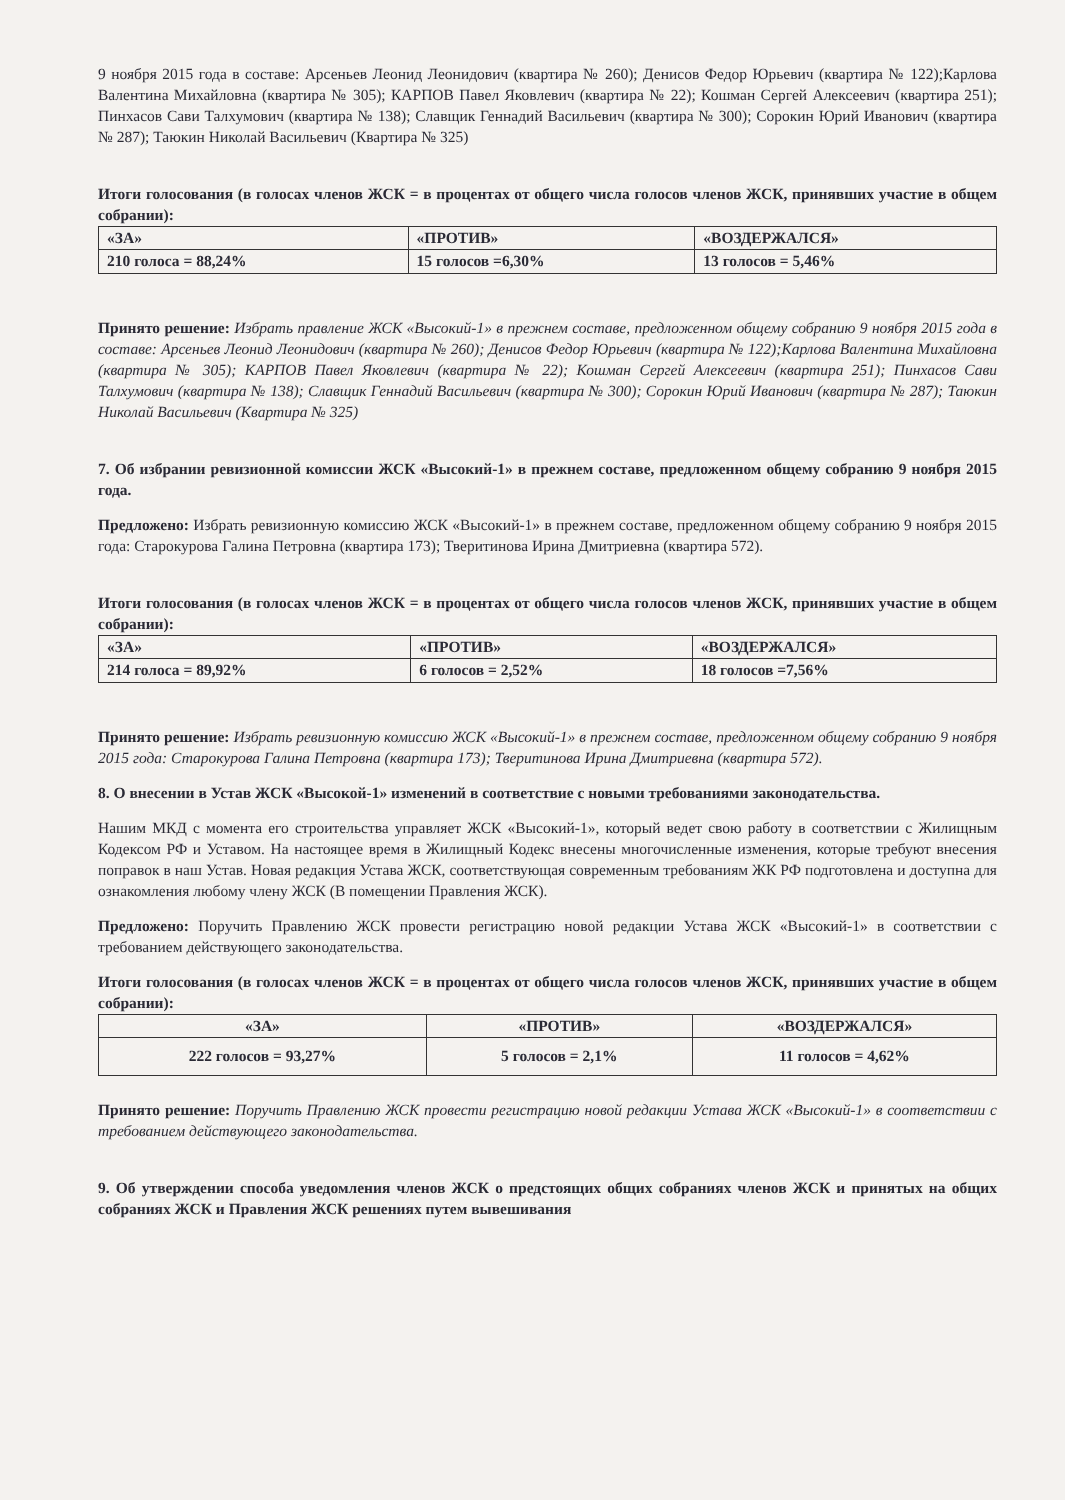9 ноября 2015 года в составе: Арсеньев Леонид Леонидович (квартира № 260); Денисов Федор Юрьевич (квартира № 122);Карлова Валентина Михайловна (квартира № 305); КАРПОВ Павел Яковлевич (квартира № 22); Кошман Сергей Алексеевич (квартира 251); Пинхасов Сави Талхумович (квартира № 138); Славщик Геннадий Васильевич (квартира № 300); Сорокин Юрий Иванович (квартира № 287); Таюкин Николай Васильевич (Квартира № 325)
Итоги голосования (в голосах членов ЖСК = в процентах от общего числа голосов членов ЖСК, принявших участие в общем собрании):
| «ЗА» | «ПРОТИВ» | «ВОЗДЕРЖАЛСЯ» |
| 210 голоса = 88,24% | 15 голосов =6,30% | 13 голосов = 5,46% |
Принято решение: Избрать правление ЖСК «Высокий-1» в прежнем составе, предложенном общему собранию 9 ноября 2015 года в составе: Арсеньев Леонид Леонидович (квартира № 260); Денисов Федор Юрьевич (квартира № 122);Карлова Валентина Михайловна (квартира № 305); КАРПОВ Павел Яковлевич (квартира № 22); Кошман Сергей Алексеевич (квартира 251); Пинхасов Сави Талхумович (квартира № 138); Славщик Геннадий Васильевич (квартира № 300); Сорокин Юрий Иванович (квартира № 287); Таюкин Николай Васильевич (Квартира № 325)
7. Об избрании ревизионной комиссии ЖСК «Высокий-1» в прежнем составе, предложенном общему собранию 9 ноября 2015 года.
Предложено: Избрать ревизионную комиссию ЖСК «Высокий-1» в прежнем составе, предложенном общему собранию 9 ноября 2015 года: Старокурова Галина Петровна (квартира 173); Тверитинова Ирина Дмитриевна (квартира 572).
Итоги голосования (в голосах членов ЖСК = в процентах от общего числа голосов членов ЖСК, принявших участие в общем собрании):
| «ЗА» | «ПРОТИВ» | «ВОЗДЕРЖАЛСЯ» |
| 214 голоса = 89,92% | 6 голосов = 2,52% | 18 голосов =7,56% |
Принято решение: Избрать ревизионную комиссию ЖСК «Высокий-1» в прежнем составе, предложенном общему собранию 9 ноября 2015 года: Старокурова Галина Петровна (квартира 173); Тверитинова Ирина Дмитриевна (квартира 572).
8. О внесении в Устав ЖСК «Высокой-1» изменений в соответствие с новыми требованиями законодательства.
Нашим МКД с момента его строительства управляет ЖСК «Высокий-1», который ведет свою работу в соответствии с Жилищным Кодексом РФ и Уставом. На настоящее время в Жилищный Кодекс внесены многочисленные изменения, которые требуют внесения поправок в наш Устав. Новая редакция Устава ЖСК, соответствующая современным требованиям ЖК РФ подготовлена и доступна для ознакомления любому члену ЖСК (В помещении Правления ЖСК).
Предложено: Поручить Правлению ЖСК провести регистрацию новой редакции Устава ЖСК «Высокий-1» в соответствии с требованием действующего законодательства.
Итоги голосования (в голосах членов ЖСК = в процентах от общего числа голосов членов ЖСК, принявших участие в общем собрании):
| «ЗА» | «ПРОТИВ» | «ВОЗДЕРЖАЛСЯ» |
| 222 голосов = 93,27% | 5 голосов = 2,1% | 11 голосов = 4,62% |
Принято решение: Поручить Правлению ЖСК провести регистрацию новой редакции Устава ЖСК «Высокий-1» в соответствии с требованием действующего законодательства.
9. Об утверждении способа уведомления членов ЖСК о предстоящих общих собраниях членов ЖСК и принятых на общих собраниях ЖСК и Правления ЖСК решениях путем вывешивания